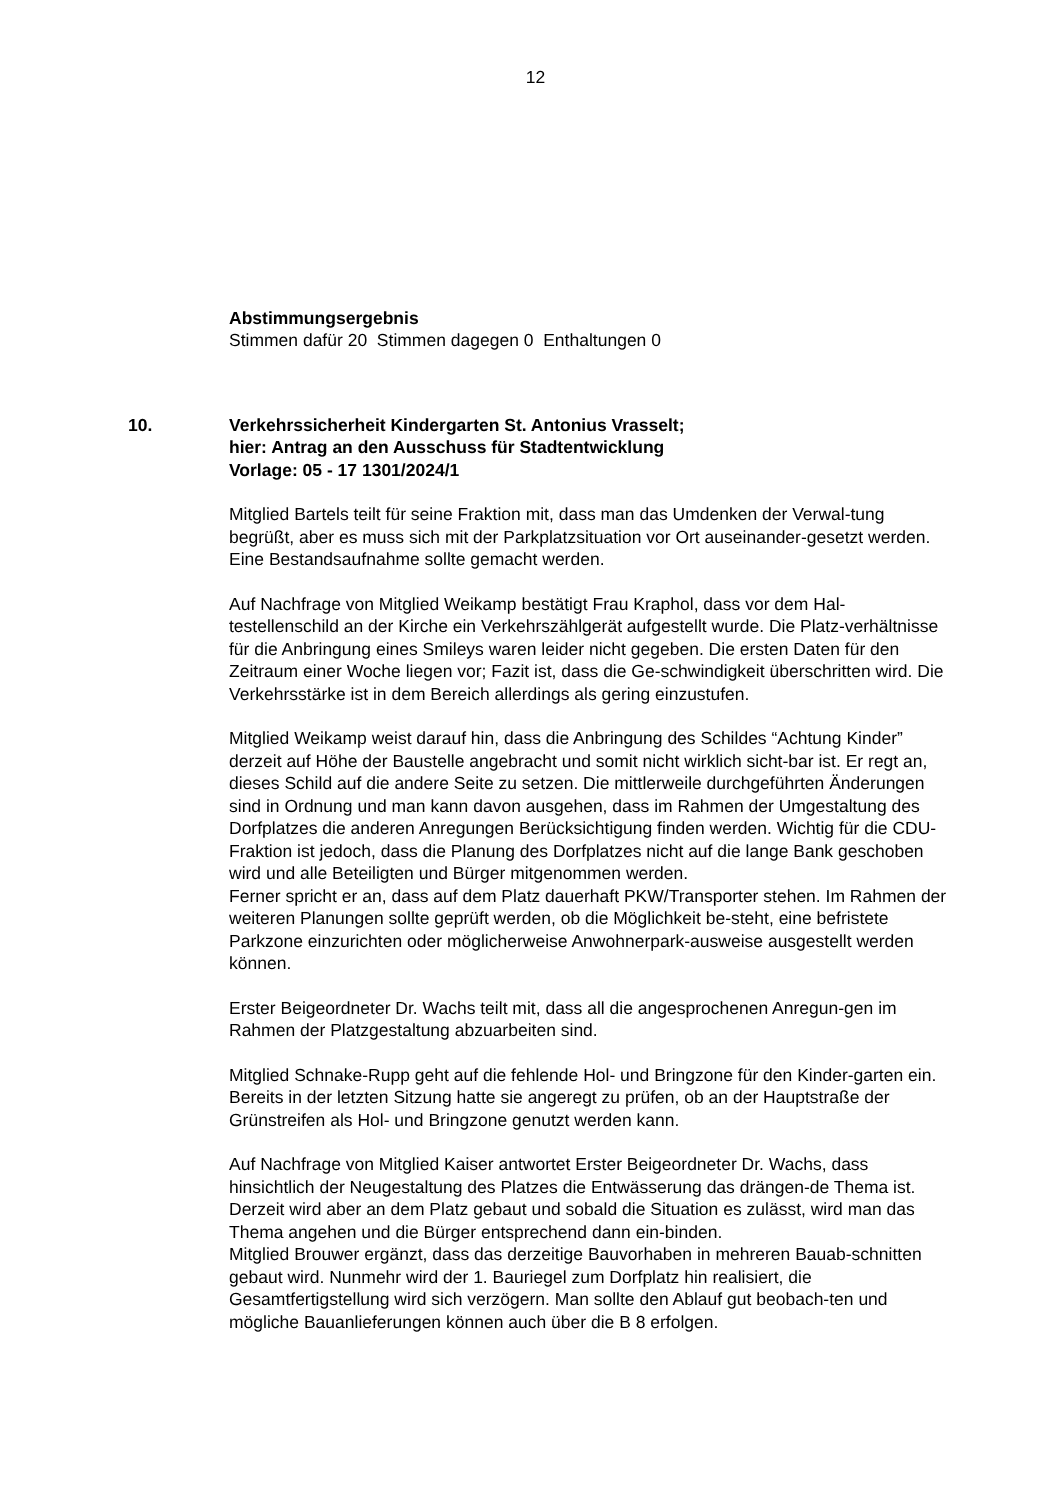12
Abstimmungsergebnis
Stimmen dafür 20 Stimmen dagegen 0 Enthaltungen 0
10. Verkehrssicherheit Kindergarten St. Antonius Vrasselt;
hier: Antrag an den Ausschuss für Stadtentwicklung
Vorlage: 05 - 17 1301/2024/1
Mitglied Bartels teilt für seine Fraktion mit, dass man das Umdenken der Verwal-tung begrüßt, aber es muss sich mit der Parkplatzsituation vor Ort auseinander-gesetzt werden. Eine Bestandsaufnahme sollte gemacht werden.
Auf Nachfrage von Mitglied Weikamp bestätigt Frau Kraphol, dass vor dem Hal-testellenschild an der Kirche ein Verkehrszählgerät aufgestellt wurde. Die Platz-verhältnisse für die Anbringung eines Smileys waren leider nicht gegeben. Die ersten Daten für den Zeitraum einer Woche liegen vor; Fazit ist, dass die Ge-schwindigkeit überschritten wird. Die Verkehrsstärke ist in dem Bereich allerdings als gering einzustufen.
Mitglied Weikamp weist darauf hin, dass die Anbringung des Schildes “Achtung Kinder” derzeit auf Höhe der Baustelle angebracht und somit nicht wirklich sicht-bar ist. Er regt an, dieses Schild auf die andere Seite zu setzen. Die mittlerweile durchgeführten Änderungen sind in Ordnung und man kann davon ausgehen, dass im Rahmen der Umgestaltung des Dorfplatzes die anderen Anregungen Berücksichtigung finden werden. Wichtig für die CDU-Fraktion ist jedoch, dass die Planung des Dorfplatzes nicht auf die lange Bank geschoben wird und alle Beteiligten und Bürger mitgenommen werden.
Ferner spricht er an, dass auf dem Platz dauerhaft PKW/Transporter stehen. Im Rahmen der weiteren Planungen sollte geprüft werden, ob die Möglichkeit be-steht, eine befristete Parkzone einzurichten oder möglicherweise Anwohnerpark-ausweise ausgestellt werden können.
Erster Beigeordneter Dr. Wachs teilt mit, dass all die angesprochenen Anregun-gen im Rahmen der Platzgestaltung abzuarbeiten sind.
Mitglied Schnake-Rupp geht auf die fehlende Hol- und Bringzone für den Kinder-garten ein. Bereits in der letzten Sitzung hatte sie angeregt zu prüfen, ob an der Hauptstraße der Grünstreifen als Hol- und Bringzone genutzt werden kann.
Auf Nachfrage von Mitglied Kaiser antwortet Erster Beigeordneter Dr. Wachs, dass hinsichtlich der Neugestaltung des Platzes die Entwässerung das drängen-de Thema ist. Derzeit wird aber an dem Platz gebaut und sobald die Situation es zulässt, wird man das Thema angehen und die Bürger entsprechend dann ein-binden.
Mitglied Brouwer ergänzt, dass das derzeitige Bauvorhaben in mehreren Bauab-schnitten gebaut wird. Nunmehr wird der 1. Bauriegel zum Dorfplatz hin realisiert, die Gesamtfertigstellung wird sich verzögern. Man sollte den Ablauf gut beobach-ten und mögliche Bauanlieferungen können auch über die B 8 erfolgen.